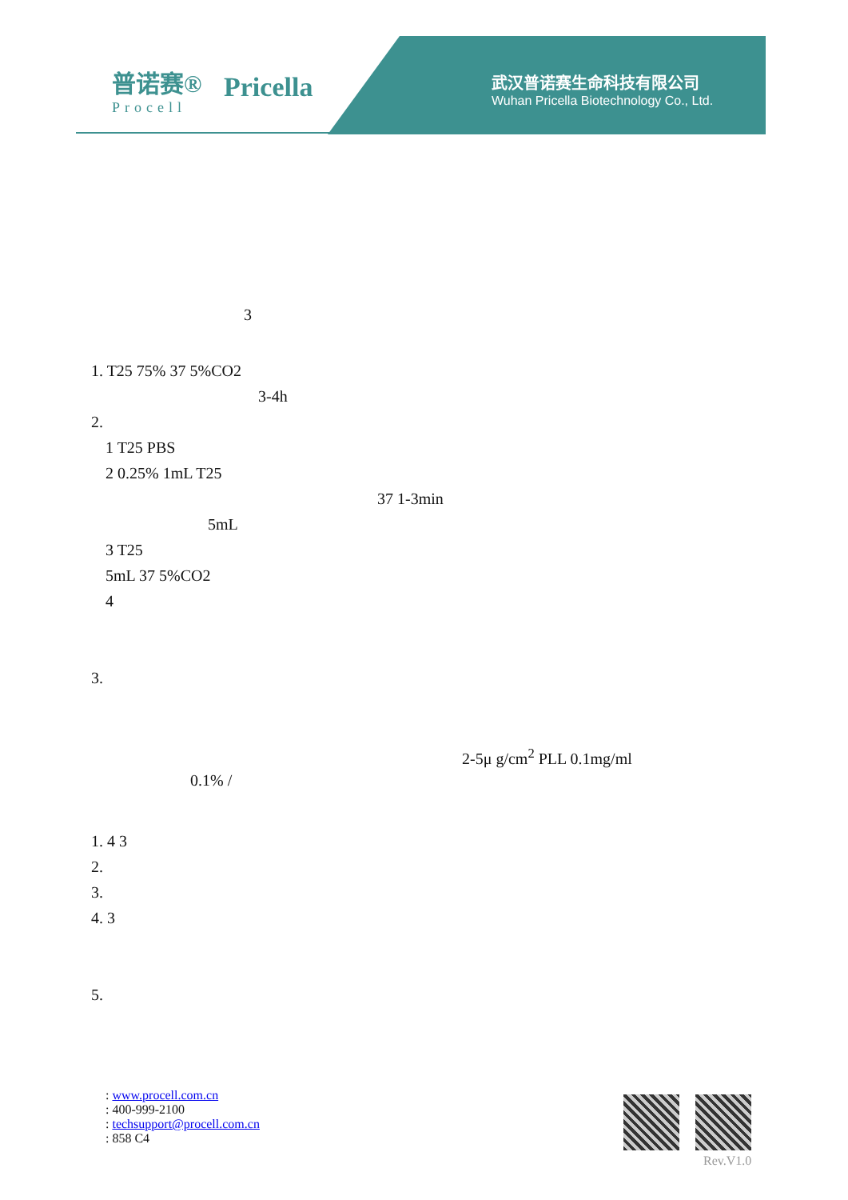普诺赛®
Procell
Pricella
武汉普诺赛生命科技有限公司
Wuhan Pricella Biotechnology Co., Ltd.
3
1. T25 75% 37 5%CO2
3-4h
2.
1 T25 PBS
2 0.25% 1mL T25
37 1-3min
5mL
3 T25
5mL 37 5%CO2
4
3.
2-5μ g/cm<sup>2</sup> PLL 0.1mg/ml
0.1% /
1. 4 3
2.
3.
4. 3
5.
: www.procell.com.cn
: 400-999-2100
: techsupport@procell.com.cn
: 858 C4
Rev.V1.0